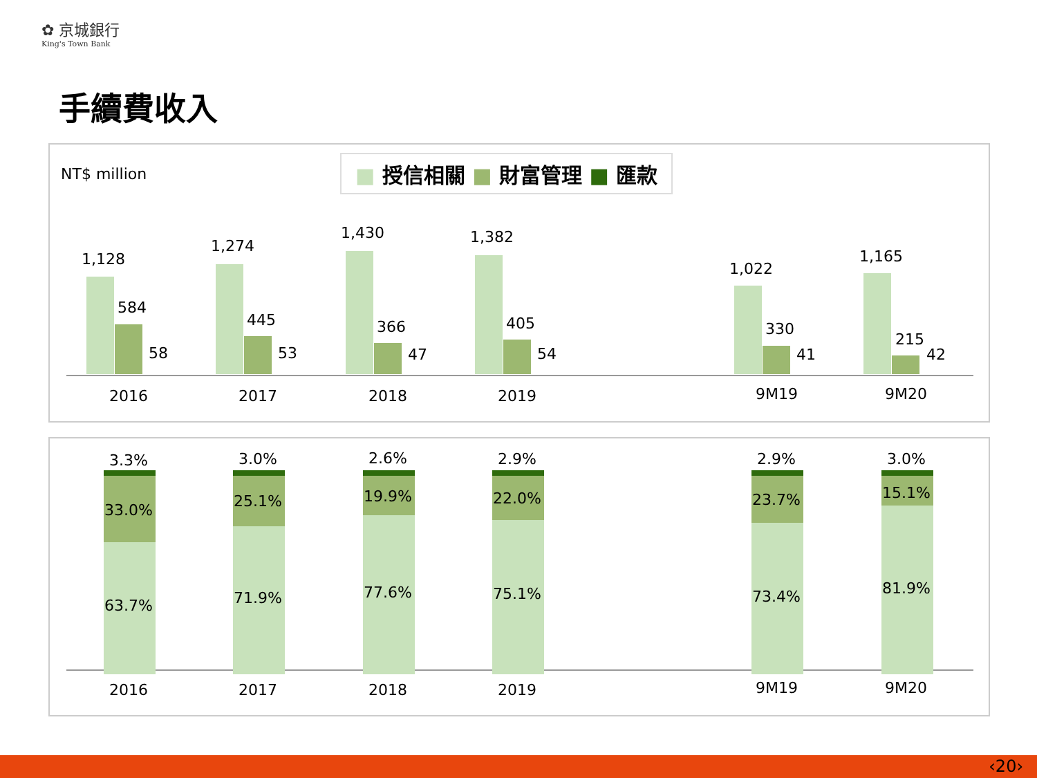✿ 京城銀行
King's Town Bank
手續費收入
NT$ million ■ 授信相關 ■ 財富管理 ■ 匯款
1,128
584
58
1,274
445
53
1,430
366
47
1,382
405
54
1,022
330
41
1,165
215
42
2016 2017 2018 2019 9M19 9M20
3.3% 3.0% 2.6% 2.9% 2.9% 3.0%
33.0%
63.7%
25.1%
71.9%
19.9%
77.6%
22.0%
75.1%
23.7%
73.4%
15.1%
81.9%
2016 2017 2018 2019 9M19 9M20
‹20›